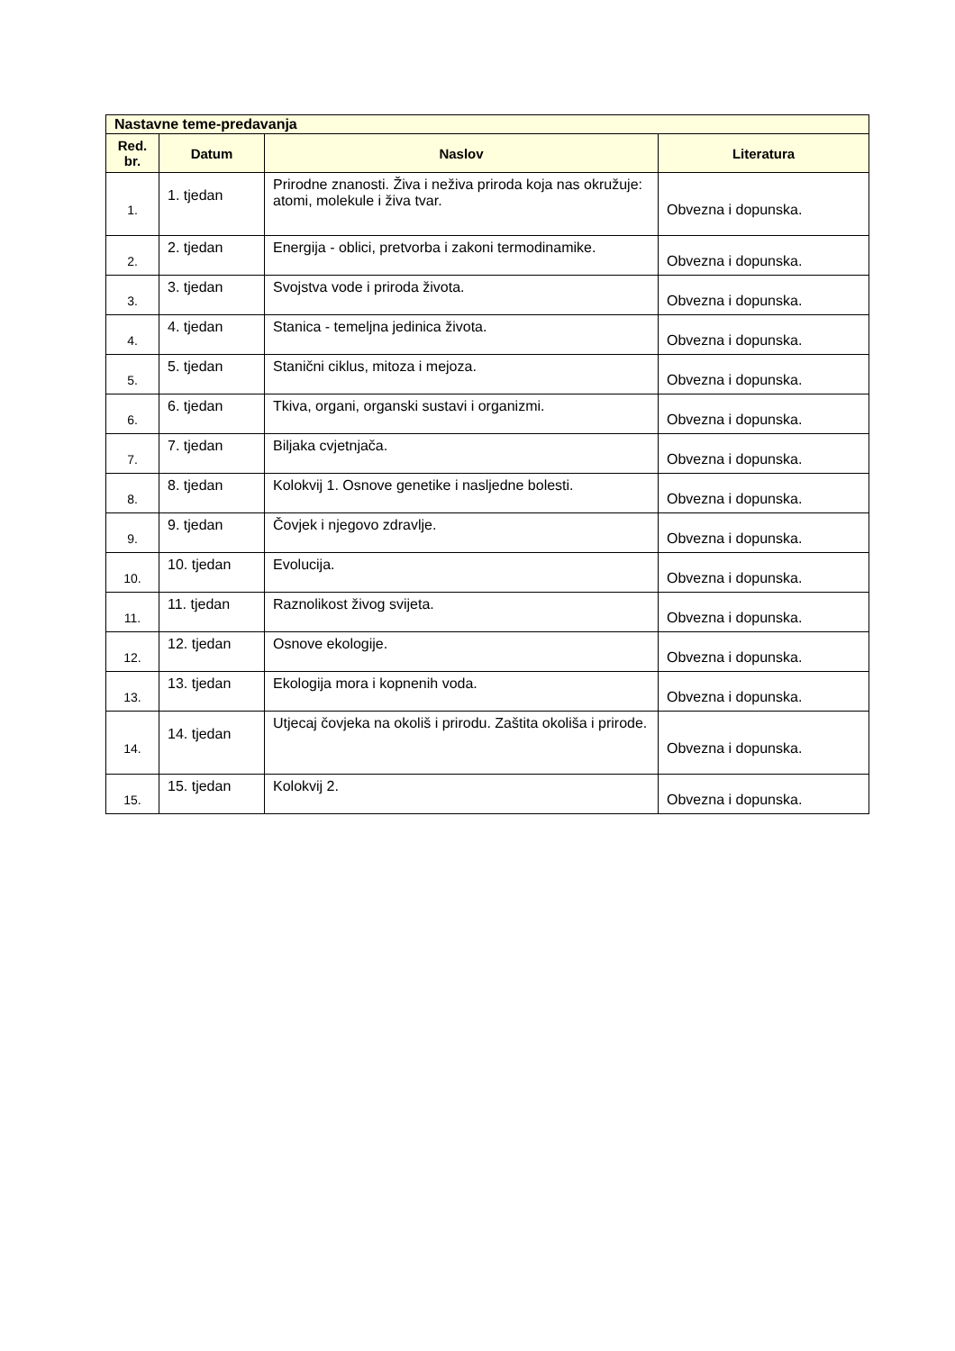| Nastavne teme-predavanja | | | |
| --- | --- | --- | --- |
| Red. br. | Datum | Naslov | Literatura |
| 1. | 1. tjedan | Prirodne znanosti. Živa i neživa priroda koja nas okružuje: atomi, molekule i živa tvar. | Obvezna i dopunska. |
| 2. | 2. tjedan | Energija - oblici, pretvorba i zakoni termodinamike. | Obvezna i dopunska. |
| 3. | 3. tjedan | Svojstva vode i priroda života. | Obvezna i dopunska. |
| 4. | 4. tjedan | Stanica - temeljna jedinica života. | Obvezna i dopunska. |
| 5. | 5. tjedan | Stanični ciklus, mitoza i mejoza. | Obvezna i dopunska. |
| 6. | 6. tjedan | Tkiva, organi, organski sustavi i organizmi. | Obvezna i dopunska. |
| 7. | 7. tjedan | Biljaka cvjetnjača. | Obvezna i dopunska. |
| 8. | 8. tjedan | Kolokvij 1. Osnove genetike i nasljedne bolesti. | Obvezna i dopunska. |
| 9. | 9. tjedan | Čovjek i njegovo zdravlje. | Obvezna i dopunska. |
| 10. | 10. tjedan | Evolucija. | Obvezna i dopunska. |
| 11. | 11. tjedan | Raznolikost živog svijeta. | Obvezna i dopunska. |
| 12. | 12. tjedan | Osnove ekologije. | Obvezna i dopunska. |
| 13. | 13. tjedan | Ekologija mora i kopnenih voda. | Obvezna i dopunska. |
| 14. | 14. tjedan | Utjecaj čovjeka na okoliš i prirodu. Zaštita okoliša i prirode. | Obvezna i dopunska. |
| 15. | 15. tjedan | Kolokvij 2. | Obvezna i dopunska. |